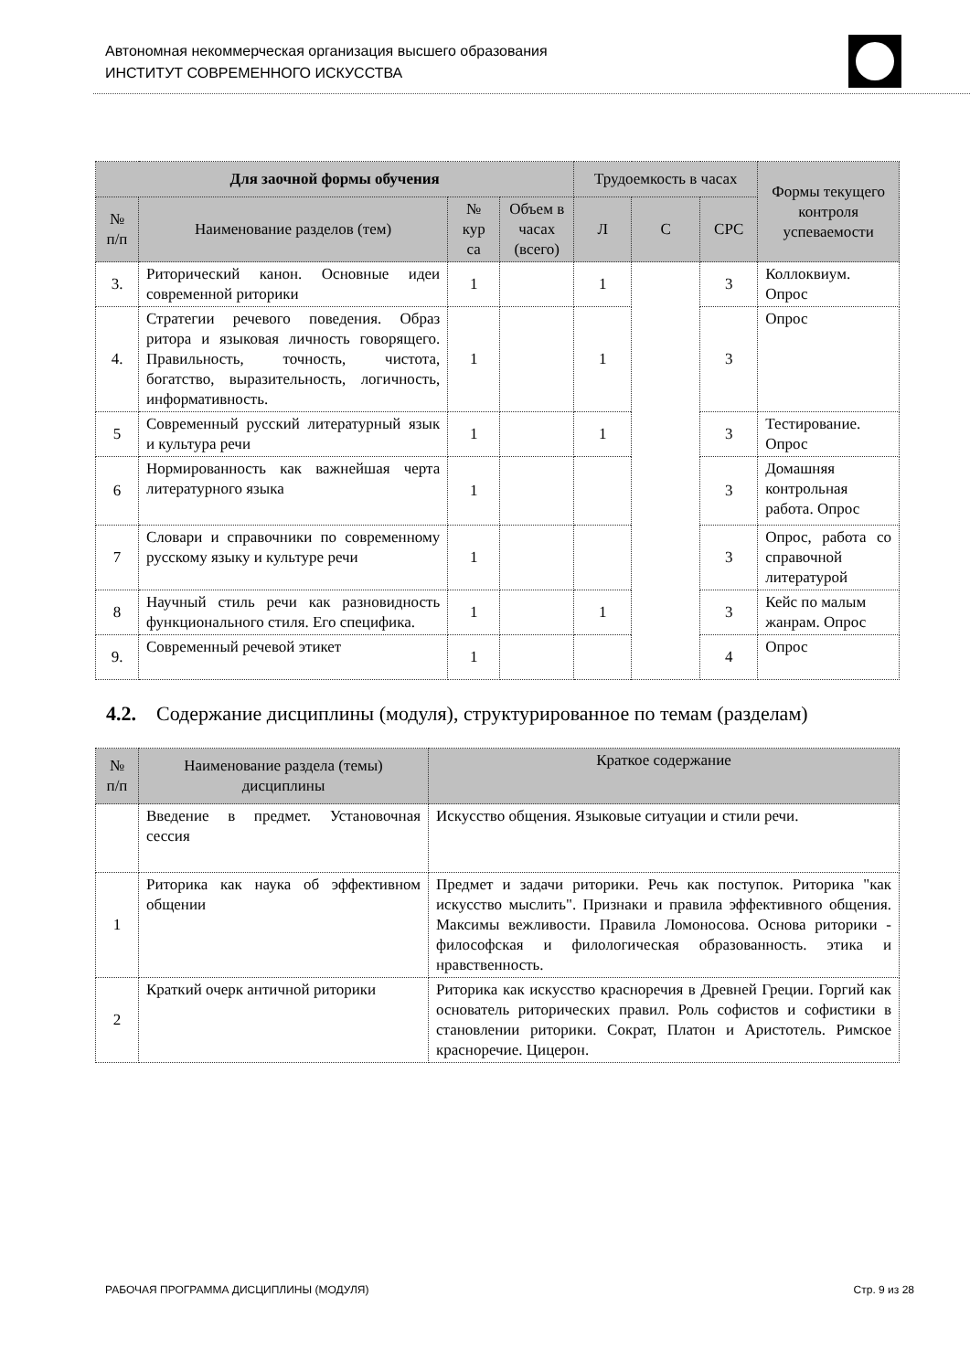Автономная некоммерческая организация высшего образования
ИНСТИТУТ СОВРЕМЕННОГО ИСКУССТВА
| Для заочной формы обучения | | | | Трудоемкость в часах | | | Формы текущего контроля успеваемости |
| --- | --- | --- | --- | --- | --- | --- | --- |
| № п/п | Наименование разделов (тем) | № кур са | Объем в часах (всего) | Л | С | СРС | |
| 3. | Риторический канон. Основные идеи современной риторики | 1 | | 1 | | 3 | Коллоквиум. Опрос |
| 4. | Стратегии речевого поведения. Образ ритора и языковая личность говорящего. Правильность, точность, чистота, богатство, выразительность, логичность, информативность. | 1 | | 1 | | 3 | Опрос |
| 5 | Современный русский литературный язык и культура речи | 1 | | 1 | | 3 | Тестирование. Опрос |
| 6 | Нормированность как важнейшая черта литературного языка | 1 | | | | 3 | Домашняя контрольная работа. Опрос |
| 7 | Словари и справочники по современному русскому языку и культуре речи | 1 | | | | 3 | Опрос, работа со справочной литературой |
| 8 | Научный стиль речи как разновидность функционального стиля. Его специфика. | 1 | | 1 | | 3 | Кейс по малым жанрам. Опрос |
| 9. | Современный речевой этикет | 1 | | | | 4 | Опрос |
4.2. Содержание дисциплины (модуля), структурированное по темам (разделам)
| № п/п | Наименование раздела (темы) дисциплины | Краткое содержание |
| --- | --- | --- |
| | Введение в предмет. Установочная сессия | Искусство общения. Языковые ситуации и стили речи. |
| 1 | Риторика как наука об эффективном общении | Предмет и задачи риторики. Речь как поступок. Риторика "как искусство мыслить". Признаки и правила эффективного общения. Максимы вежливости. Правила Ломоносова. Основа риторики - философская и филологическая образованность. этика и нравственность. |
| 2 | Краткий очерк античной риторики | Риторика как искусство красноречия в Древней Греции. Горгий как основатель риторических правил. Роль софистов и софистики в становлении риторики. Сократ, Платон и Аристотель. Римское красноречие. Цицерон. |
РАБОЧАЯ ПРОГРАММА ДИСЦИПЛИНЫ (МОДУЛЯ) Стр. 9 из 28